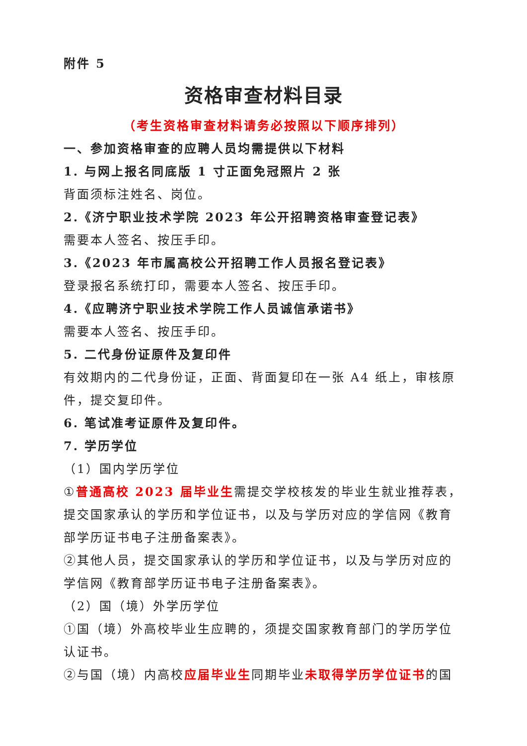附件 5
资格审查材料目录
（考生资格审查材料请务必按照以下顺序排列）
一、参加资格审查的应聘人员均需提供以下材料
1. 与网上报名同底版 1 寸正面免冠照片 2 张
背面须标注姓名、岗位。
2.《济宁职业技术学院 2023 年公开招聘资格审查登记表》
需要本人签名、按压手印。
3.《2023 年市属高校公开招聘工作人员报名登记表》
登录报名系统打印，需要本人签名、按压手印。
4.《应聘济宁职业技术学院工作人员诚信承诺书》
需要本人签名、按压手印。
5. 二代身份证原件及复印件
有效期内的二代身份证，正面、背面复印在一张 A4 纸上，审核原件，提交复印件。
6. 笔试准考证原件及复印件。
7. 学历学位
（1）国内学历学位
①普通高校 2023 届毕业生需提交学校核发的毕业生就业推荐表，提交国家承认的学历和学位证书，以及与学历对应的学信网《教育部学历证书电子注册备案表》。
②其他人员，提交国家承认的学历和学位证书，以及与学历对应的学信网《教育部学历证书电子注册备案表》。
（2）国（境）外学历学位
①国（境）外高校毕业生应聘的，须提交国家教育部门的学历学位认证书。
②与国（境）内高校应届毕业生同期毕业未取得学历学位证书的国